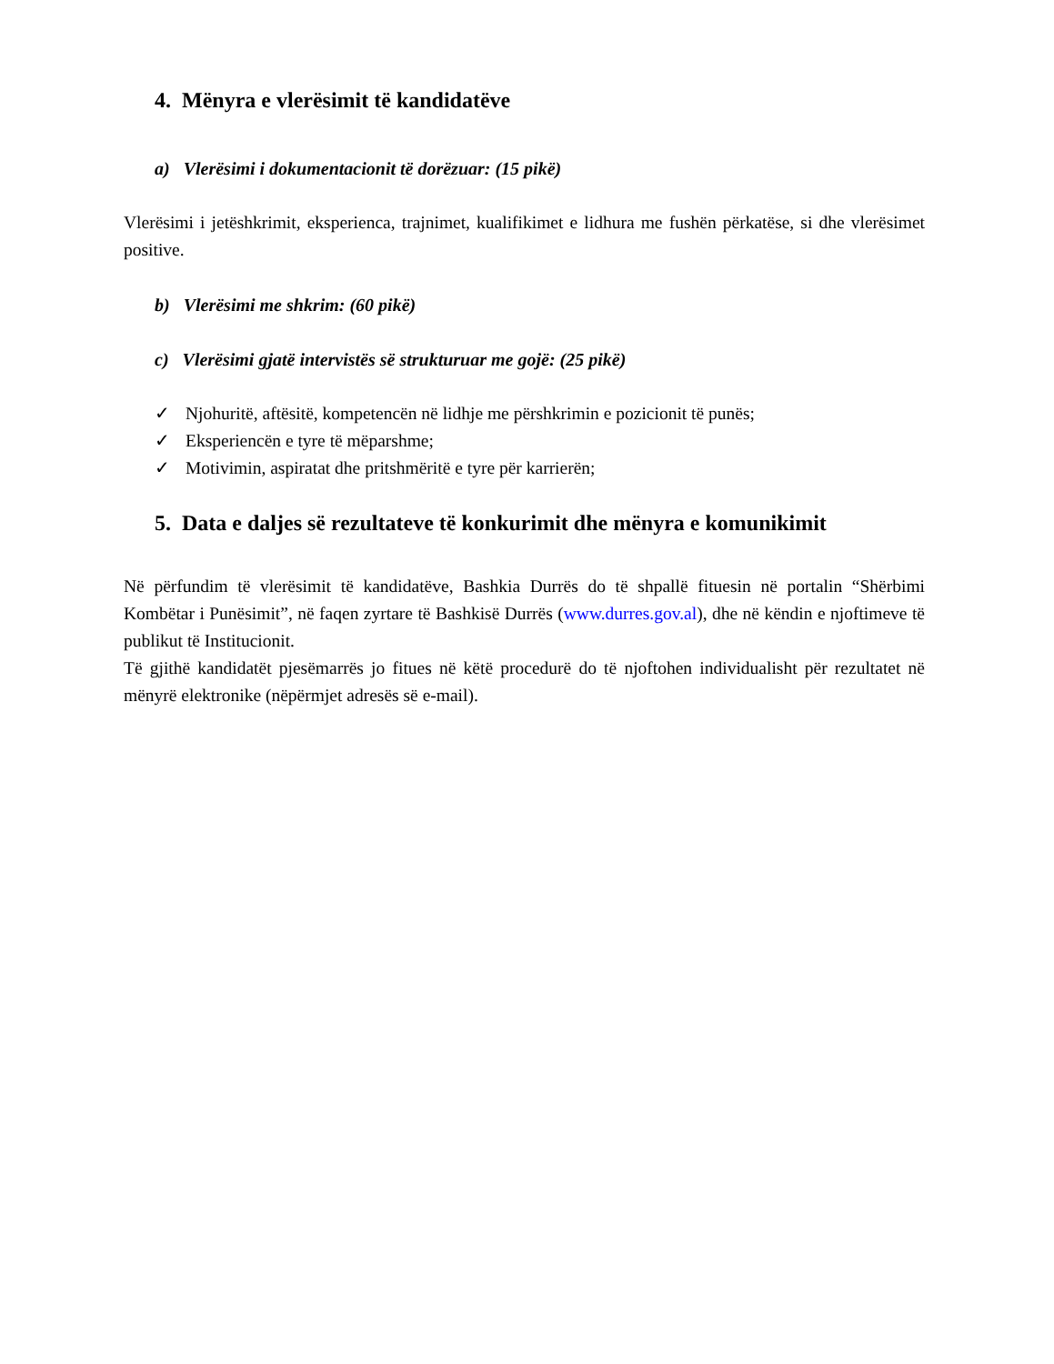4. Mënyra e vlerësimit të kandidatëve
a) Vlerësimi i dokumentacionit të dorëzuar: (15 pikë)
Vlerësimi i jetëshkrimit, eksperienca, trajnimet, kualifikimet e lidhura me fushën përkatëse, si dhe vlerësimet positive.
b) Vlerësimi me shkrim: (60 pikë)
c) Vlerësimi gjatë intervistës së strukturuar me gojë: (25 pikë)
✓ Njohuritë, aftësitë, kompetencën në lidhje me përshkrimin e pozicionit të punës;
✓ Eksperiencën e tyre të mëparshme;
✓ Motivimin, aspiratat dhe pritshmëritë e tyre për karrierën;
5. Data e daljes së rezultateve të konkurimit dhe mënyra e komunikimit
Në përfundim të vlerësimit të kandidatëve, Bashkia Durrës do të shpallë fituesin në portalin “Shërbimi Kombëtar i Punësimit”, në faqen zyrtare të Bashkisë Durrës (www.durres.gov.al), dhe në këndin e njoftimeve të publikut të Institucionit.
Të gjithë kandidatët pjesëmarrës jo fitues në këtë procedurë do të njoftohen individualisht për rezultatet në mënyrë elektronike (nëpërmjet adresës së e-mail).